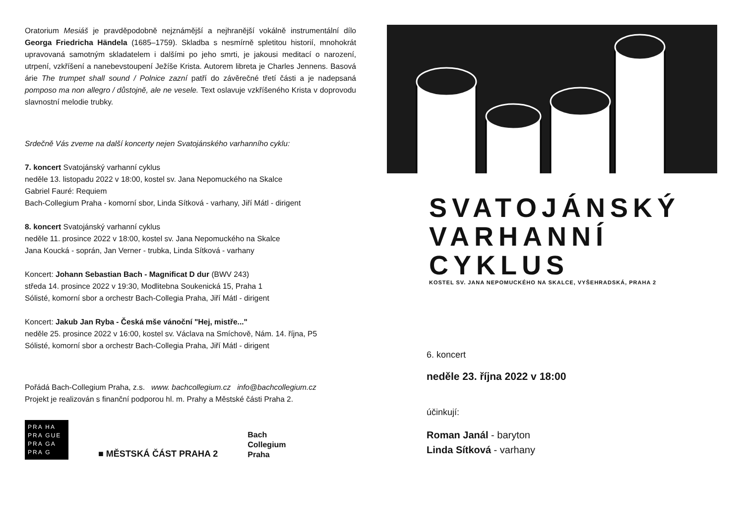Oratorium Mesiáš je pravděpodobně nejznámější a nejhranější vokálně instrumentální dílo Georga Friedricha Händela (1685–1759). Skladba s nesmírně spletitou historií, mnohokrát upravovaná samotným skladatelem i dalšími po jeho smrti, je jakousi meditací o narození, utrpení, vzkříšení a nanebevstoupení Ježíše Krista. Autorem libreta je Charles Jennens. Basová árie The trumpet shall sound / Polnice zazní patří do závěrečné třetí části a je nadepsaná pomposo ma non allegro / důstojně, ale ne vesele. Text oslavuje vzkříšeného Krista v doprovodu slavnostní melodie trubky.
Srdečně Vás zveme na další koncerty nejen Svatojánského varhanního cyklu:
7. koncert Svatojánský varhanní cyklus
neděle 13. listopadu 2022 v 18:00, kostel sv. Jana Nepomuckého na Skalce
Gabriel Fauré: Requiem
Bach-Collegium Praha - komorní sbor, Linda Sítková - varhany, Jiří Mátl - dirigent
8. koncert Svatojánský varhanní cyklus
neděle 11. prosince 2022 v 18:00, kostel sv. Jana Nepomuckého na Skalce
Jana Koucká - soprán, Jan Verner - trubka, Linda Sítková - varhany
Koncert: Johann Sebastian Bach - Magnificat D dur (BWV 243)
středa 14. prosince 2022 v 19:30, Modlitebna Soukenická 15, Praha 1
Sólisté, komorní sbor a orchestr Bach-Collegia Praha, Jiří Mátl - dirigent
Koncert: Jakub Jan Ryba - Česká mše vánoční "Hej, mistře..."
neděle 25. prosince 2022 v 16:00, kostel sv. Václava na Smíchově, Nám. 14. října, P5
Sólisté, komorní sbor a orchestr Bach-Collegia Praha, Jiří Mátl - dirigent
Pořádá Bach-Collegium Praha, z.s. www. bachcollegium.cz info@bachcollegium.cz
Projekt je realizován s finanční podporou hl. m. Prahy a Městské části Praha 2.
PRA HA
PRA GUE
PRA GA
PRA G
■ MĚSTSKÁ ČÁST PRAHA 2
Bach
Collegium
Praha
SVATOJÁNSKÝ
VARHANNÍ
CYKLUS
KOSTEL SV. JANA NEPOMUCKÉHO NA SKALCE, VYŠEHRADSKÁ, PRAHA 2
6. koncert
neděle 23. října 2022 v 18:00
účinkují:
Roman Janál - baryton
Linda Sítková - varhany